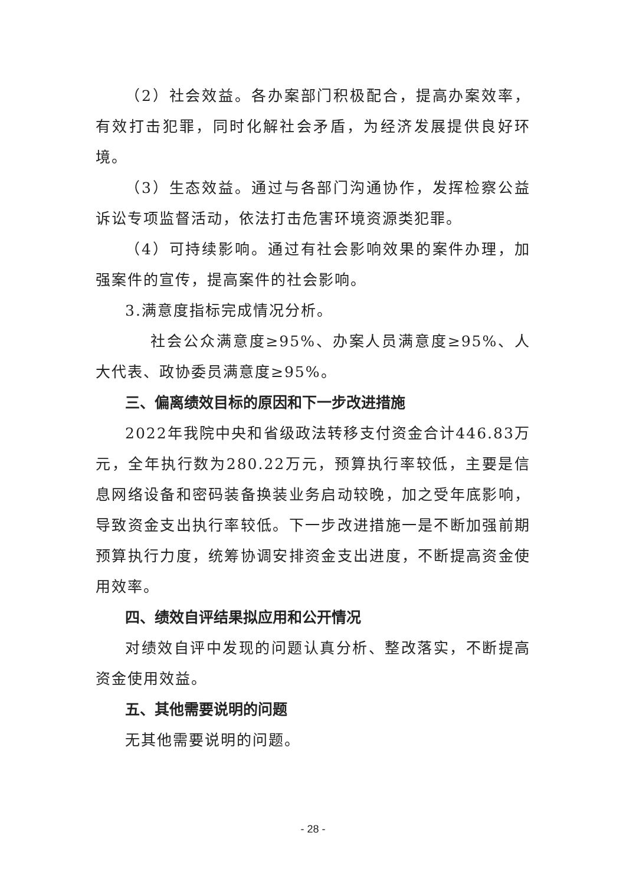（2）社会效益。各办案部门积极配合，提高办案效率，有效打击犯罪，同时化解社会矛盾，为经济发展提供良好环境。
（3）生态效益。通过与各部门沟通协作，发挥检察公益诉讼专项监督活动，依法打击危害环境资源类犯罪。
（4）可持续影响。通过有社会影响效果的案件办理，加强案件的宣传，提高案件的社会影响。
3.满意度指标完成情况分析。
社会公众满意度≥95%、办案人员满意度≥95%、人大代表、政协委员满意度≥95%。
三、偏离绩效目标的原因和下一步改进措施
2022年我院中央和省级政法转移支付资金合计446.83万元，全年执行数为280.22万元，预算执行率较低，主要是信息网络设备和密码装备换装业务启动较晚，加之受年底影响，导致资金支出执行率较低。下一步改进措施一是不断加强前期预算执行力度，统筹协调安排资金支出进度，不断提高资金使用效率。
四、绩效自评结果拟应用和公开情况
对绩效自评中发现的问题认真分析、整改落实，不断提高资金使用效益。
五、其他需要说明的问题
无其他需要说明的问题。
- 28 -